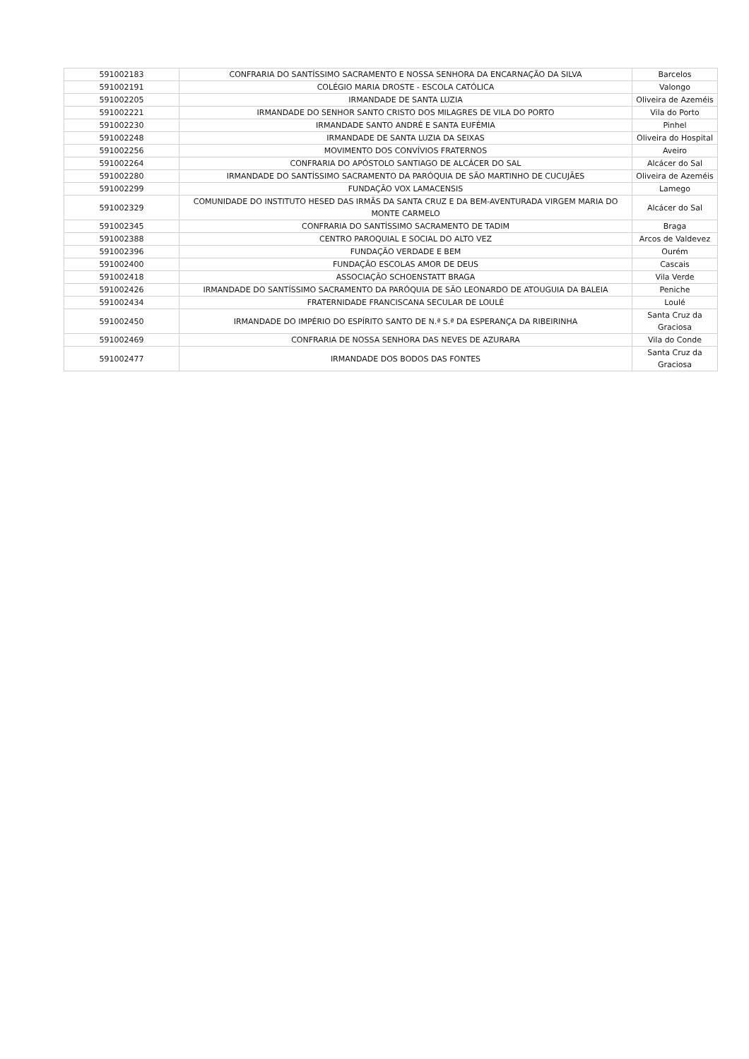| 591002183 | CONFRARIA DO SANTÍSSIMO SACRAMENTO E NOSSA SENHORA DA ENCARNAÇÃO DA SILVA | Barcelos |
| 591002191 | COLÉGIO MARIA DROSTE - ESCOLA CATÓLICA | Valongo |
| 591002205 | IRMANDADE DE SANTA LUZIA | Oliveira de Azeméis |
| 591002221 | IRMANDADE DO SENHOR SANTO CRISTO DOS MILAGRES DE VILA DO PORTO | Vila do Porto |
| 591002230 | IRMANDADE SANTO ANDRÉ E SANTA EUFÉMIA | Pinhel |
| 591002248 | IRMANDADE DE SANTA LUZIA DA SEIXAS | Oliveira do Hospital |
| 591002256 | MOVIMENTO DOS CONVÍVIOS FRATERNOS | Aveiro |
| 591002264 | CONFRARIA DO APÓSTOLO SANTIAGO DE ALCÁCER DO SAL | Alcácer do Sal |
| 591002280 | IRMANDADE DO SANTÍSSIMO SACRAMENTO DA PARÓQUIA DE SÃO MARTINHO DE CUCUJÃES | Oliveira de Azeméis |
| 591002299 | FUNDAÇÃO VOX LAMACENSIS | Lamego |
| 591002329 | COMUNIDADE DO INSTITUTO HESED DAS IRMÃS DA SANTA CRUZ E DA BEM-AVENTURADA VIRGEM MARIA DO MONTE CARMELO | Alcácer do Sal |
| 591002345 | CONFRARIA DO SANTÍSSIMO SACRAMENTO DE TADIM | Braga |
| 591002388 | CENTRO PAROQUIAL E SOCIAL DO ALTO VEZ | Arcos de Valdevez |
| 591002396 | FUNDAÇÃO VERDADE E BEM | Ourém |
| 591002400 | FUNDAÇÃO ESCOLAS AMOR DE DEUS | Cascais |
| 591002418 | ASSOCIAÇÃO SCHOENSTATT BRAGA | Vila Verde |
| 591002426 | IRMANDADE DO SANTÍSSIMO SACRAMENTO DA PARÓQUIA DE SÃO LEONARDO DE ATOUGUIA DA BALEIA | Peniche |
| 591002434 | FRATERNIDADE FRANCISCANA SECULAR DE LOULÉ | Loulé |
| 591002450 | IRMANDADE DO IMPÉRIO DO ESPÍRITO SANTO DE N.ª S.ª DA ESPERANÇA DA RIBEIRINHA | Santa Cruz da Graciosa |
| 591002469 | CONFRARIA DE NOSSA SENHORA DAS NEVES DE AZURARA | Vila do Conde |
| 591002477 | IRMANDADE DOS BODOS DAS FONTES | Santa Cruz da Graciosa |